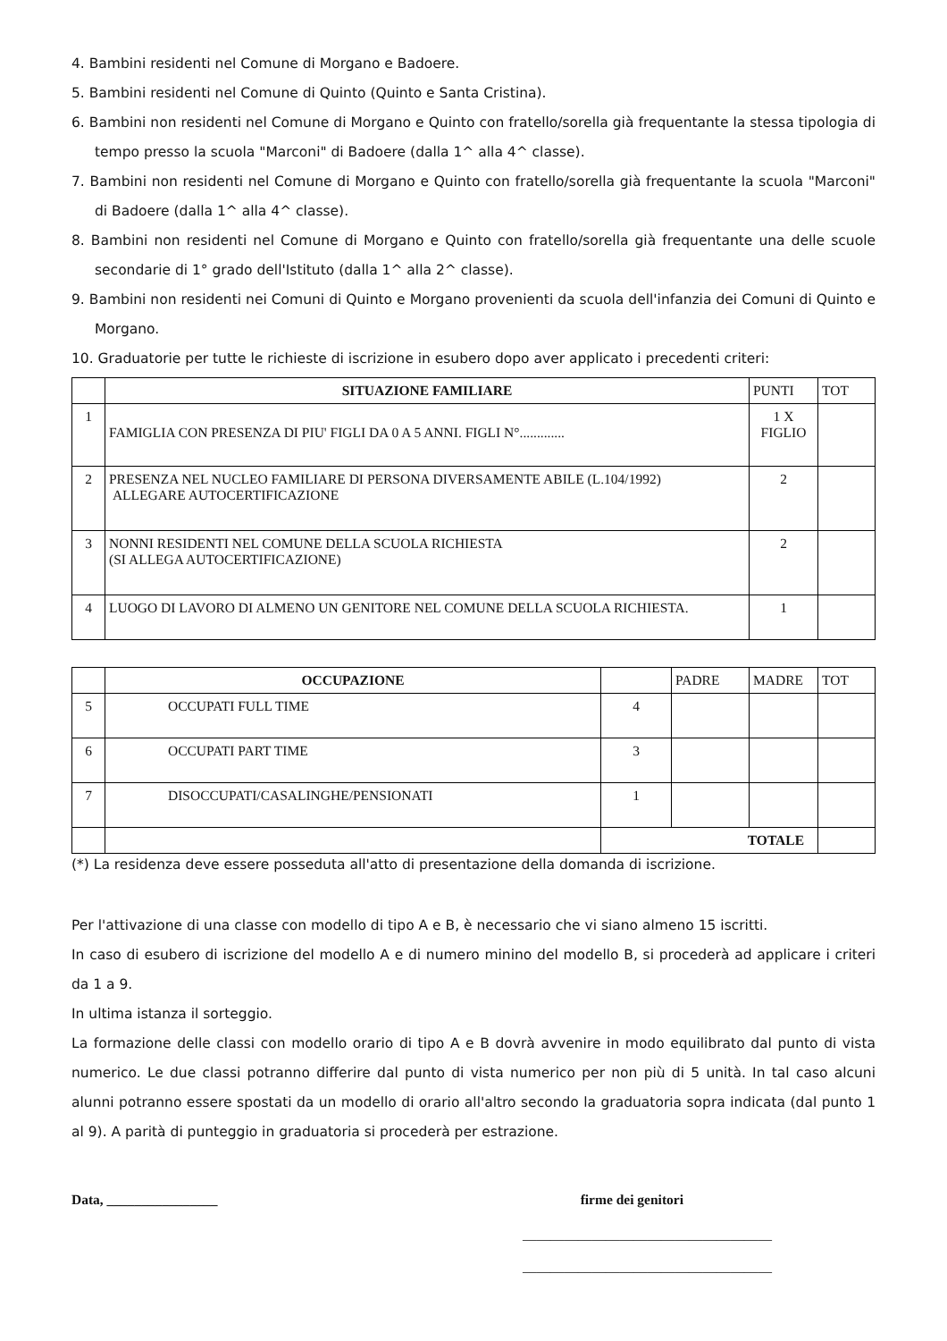4. Bambini residenti nel Comune di Morgano e Badoere.
5. Bambini residenti nel Comune di Quinto (Quinto e Santa Cristina).
6. Bambini non residenti nel Comune di Morgano e Quinto con fratello/sorella già frequentante la stessa tipologia di tempo presso la scuola "Marconi" di Badoere (dalla 1^ alla 4^ classe).
7. Bambini non residenti nel Comune di Morgano e Quinto con fratello/sorella già frequentante la scuola "Marconi" di Badoere (dalla 1^ alla 4^ classe).
8. Bambini non residenti nel Comune di Morgano e Quinto con fratello/sorella già frequentante una delle scuole secondarie di 1° grado dell'Istituto (dalla 1^ alla 2^ classe).
9. Bambini non residenti nei Comuni di Quinto e Morgano provenienti da scuola dell'infanzia dei Comuni di Quinto e Morgano.
10. Graduatorie per tutte le richieste di iscrizione in esubero dopo aver applicato i precedenti criteri:
| | SITUAZIONE FAMILIARE | PUNTI | TOT |
| 1 | FAMIGLIA CON PRESENZA DI PIU' FIGLI DA 0 A 5 ANNI. FIGLI N°............. | 1 X FIGLIO | |
| 2 | PRESENZA NEL NUCLEO FAMILIARE DI PERSONA DIVERSAMENTE ABILE (L.104/1992) ALLEGARE AUTOCERTIFICAZIONE | 2 | |
| 3 | NONNI RESIDENTI NEL COMUNE DELLA SCUOLA RICHIESTA (SI ALLEGA AUTOCERTIFICAZIONE) | 2 | |
| 4 | LUOGO DI LAVORO DI ALMENO UN GENITORE NEL COMUNE DELLA SCUOLA RICHIESTA. | 1 | |
| | OCCUPAZIONE | | PADRE | MADRE | TOT |
| 5 | OCCUPATI FULL TIME | 4 | | | |
| 6 | OCCUPATI PART TIME | 3 | | | |
| 7 | DISOCCUPATI/CASALINGHE/PENSIONATI | 1 | | | |
| | | TOTALE | | | |
(*) La residenza deve essere posseduta all'atto di presentazione della domanda di iscrizione.
Per l'attivazione di una classe con modello di tipo A e B, è necessario che vi siano almeno 15 iscritti.
In caso di esubero di iscrizione del modello A e di numero minino del modello B, si procederà ad applicare i criteri da 1 a 9.
In ultima istanza il sorteggio.
La formazione delle classi con modello orario di tipo A e B dovrà avvenire in modo equilibrato dal punto di vista numerico. Le due classi potranno differire dal punto di vista numerico per non più di 5 unità. In tal caso alcuni alunni potranno essere spostati da un modello di orario all'altro secondo la graduatoria sopra indicata (dal punto 1 al 9). A parità di punteggio in graduatoria si procederà per estrazione.
Data, ________________ firme dei genitori
____________________________________
____________________________________